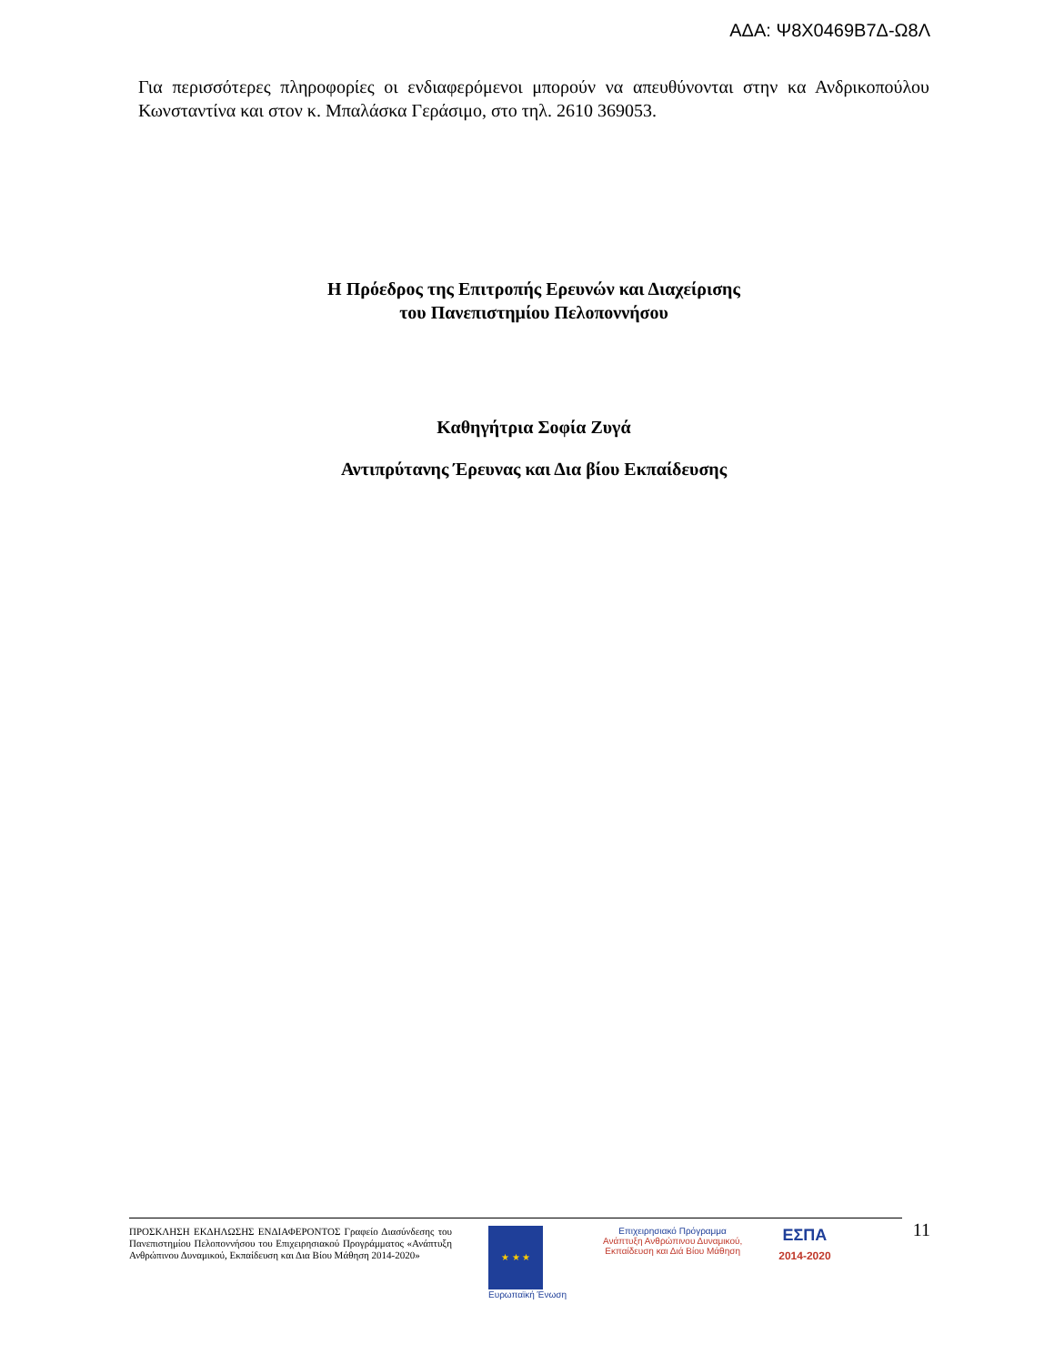ΑΔΑ: Ψ8Χ0469Β7Δ-Ω8Λ
Για περισσότερες πληροφορίες οι ενδιαφερόμενοι μπορούν να απευθύνονται στην κα Ανδρικοπούλου Κωνσταντίνα και στον κ. Μπαλάσκα Γεράσιμο, στο τηλ. 2610 369053.
Η Πρόεδρος της Επιτροπής Ερευνών και Διαχείρισης
του Πανεπιστημίου Πελοποννήσου
Καθηγήτρια Σοφία Ζυγά
Αντιπρύτανης Έρευνας και Δια βίου Εκπαίδευσης
ΠΡΟΣΚΛΗΣΗ ΕΚΔΗΛΩΣΗΣ ΕΝΔΙΑΦΕΡΟΝΤΟΣ Γραφείο Διασύνδεσης του Πανεπιστημίου Πελοποννήσου του Επιχειρησιακού Προγράμματος «Ανάπτυξη Ανθρώπινου Δυναμικού, Εκπαίδευση και Δια Βίου Μάθηση 2014-2020»
★ ★ ★
Ευρωπαϊκή Ένωση
Επιχειρησιακό Πρόγραμμα
Ανάπτυξη Ανθρώπινου Δυναμικού,
Εκπαίδευση και Διά Βίου Μάθηση
ΕΣΠΑ
2014-2020
11